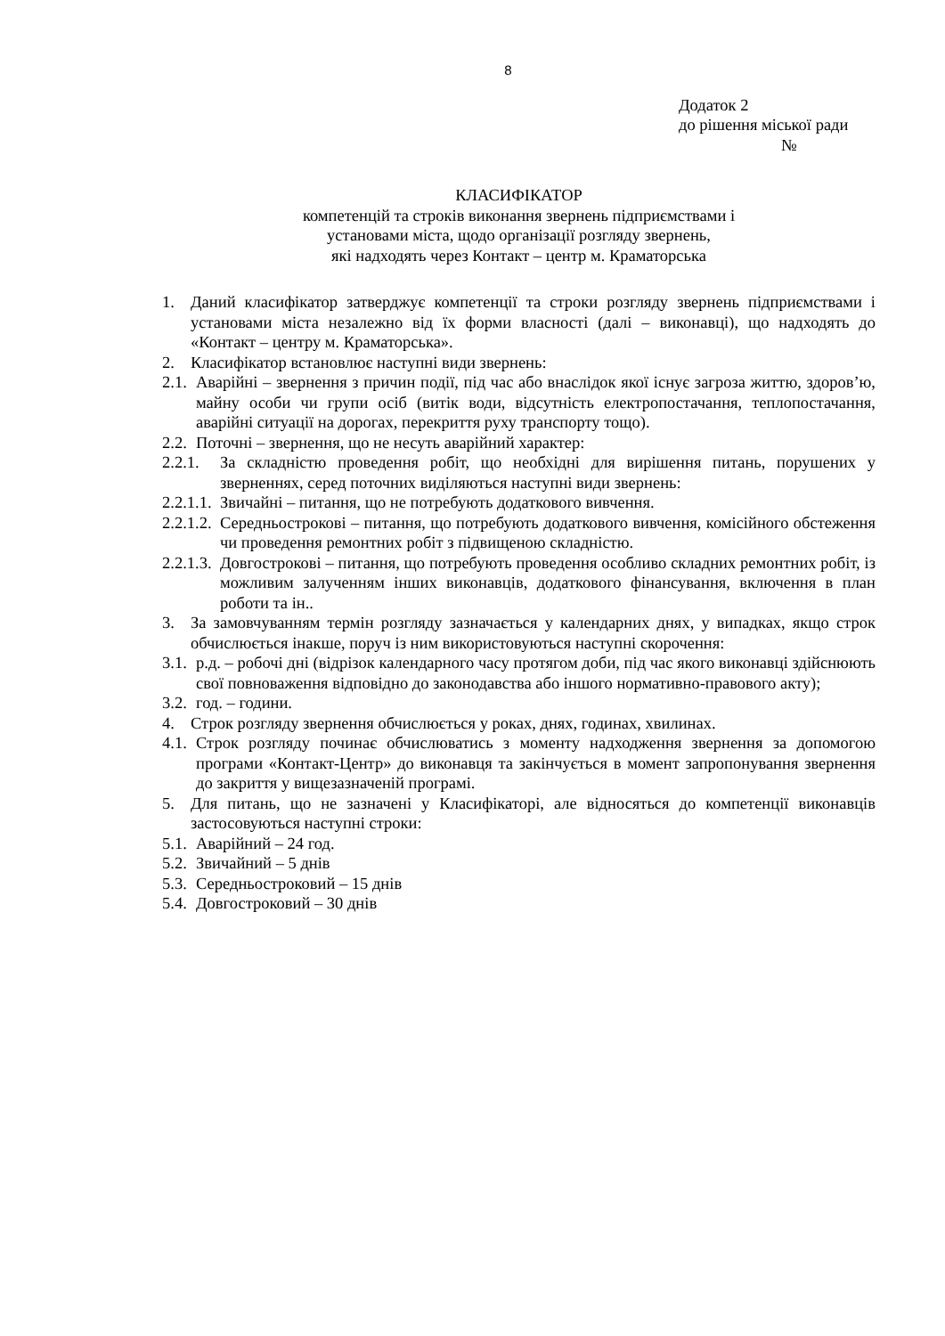8
Додаток 2
до рішення міської ради
№
КЛАСИФІКАТОР
компетенцій та строків виконання звернень підприємствами і
установами міста, щодо організації розгляду звернень,
які надходять через Контакт – центр м. Краматорська
1. Даний класифікатор затверджує компетенції та строки розгляду звернень підприємствами і установами міста незалежно від їх форми власності (далі – виконавці), що надходять до «Контакт – центру м. Краматорська».
2. Класифікатор встановлює наступні види звернень:
2.1. Аварійні – звернення з причин події, під час або внаслідок якої існує загроза життю, здоров’ю, майну особи чи групи осіб (витік води, відсутність електропостачання, теплопостачання, аварійні ситуації на дорогах, перекриття руху транспорту тощо).
2.2. Поточні – звернення, що не несуть аварійний характер:
2.2.1. За складністю проведення робіт, що необхідні для вирішення питань, порушених у зверненнях, серед поточних виділяються наступні види звернень:
2.2.1.1. Звичайні – питання, що не потребують додаткового вивчення.
2.2.1.2. Середньострокові – питання, що потребують додаткового вивчення, комісійного обстеження чи проведення ремонтних робіт з підвищеною складністю.
2.2.1.3. Довгострокові – питання, що потребують проведення особливо складних ремонтних робіт, із можливим залученням інших виконавців, додаткового фінансування, включення в план роботи та ін..
3. За замовчуванням термін розгляду зазначається у календарних днях, у випадках, якщо строк обчислюється інакше, поруч із ним використовуються наступні скорочення:
3.1. р.д. – робочі дні (відрізок календарного часу протягом доби, під час якого виконавці здійснюють свої повноваження відповідно до законодавства або іншого нормативно-правового акту);
3.2. год. – години.
4. Строк розгляду звернення обчислюється у роках, днях, годинах, хвилинах.
4.1. Строк розгляду починає обчислюватись з моменту надходження звернення за допомогою програми «Контакт-Центр» до виконавця та закінчується в момент запропонування звернення до закриття у вищезазначеній програмі.
5. Для питань, що не зазначені у Класифікаторі, але відносяться до компетенції виконавців застосовуються наступні строки:
5.1. Аварійний – 24 год.
5.2. Звичайний – 5 днів
5.3. Середньостроковий – 15 днів
5.4. Довгостроковий – 30 днів